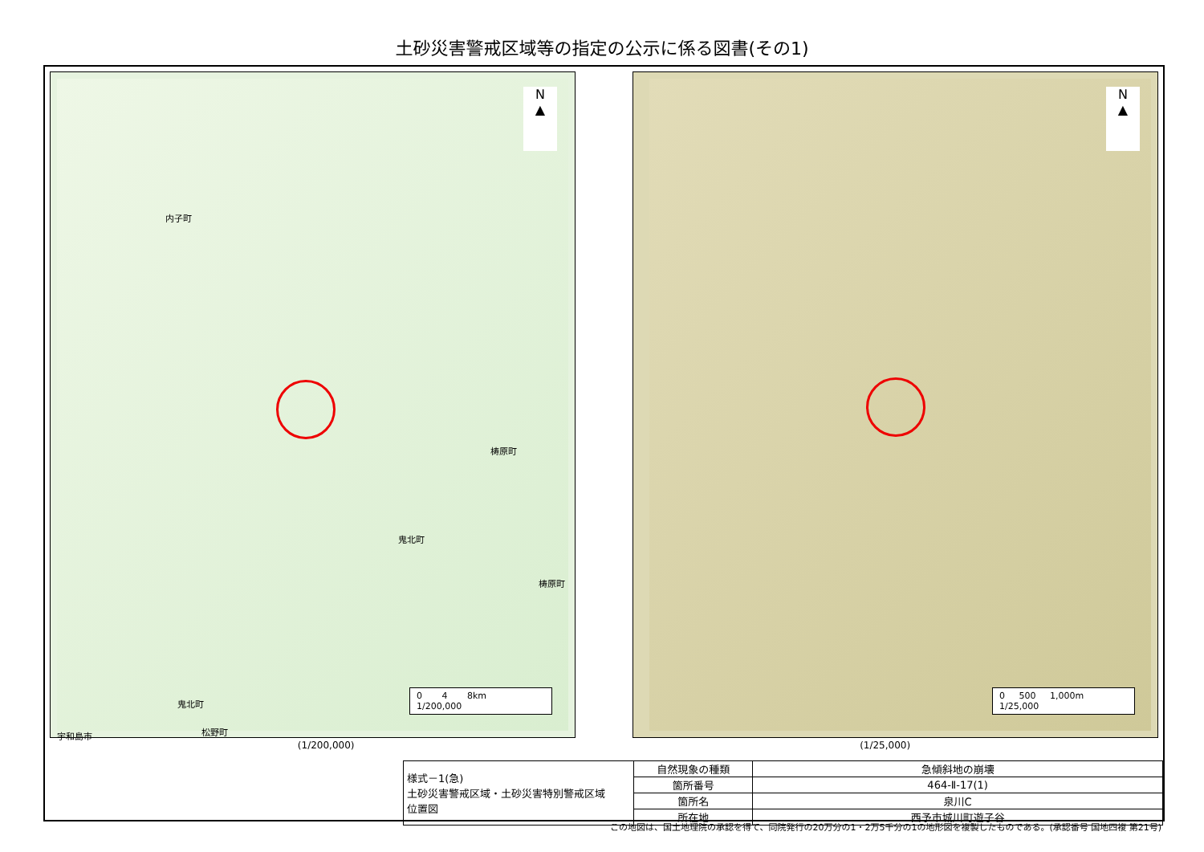土砂災害警戒区域等の指定の公示に係る図書(その1)
N
▲
内子町
梼原町
鬼北町
梼原町
鬼北町
松野町
宇和島市
0 4 8km
1/200,000
N
▲
0 500 1,000m
1/25,000
(1/200,000) (1/25,000)
| 様式－1(急) 土砂災害警戒区域・土砂災害特別警戒区域 位置図 | 自然現象の種類 | 急傾斜地の崩壊 |
| | 箇所番号 | 464-Ⅱ-17(1) |
| | 箇所名 | 泉川C |
| | 所在地 | 西予市城川町遊子谷 |
この地図は、国土地理院の承認を得て、同院発行の20万分の1・2万5千分の1の地形図を複製したものである。(承認番号 国地四複 第21号)